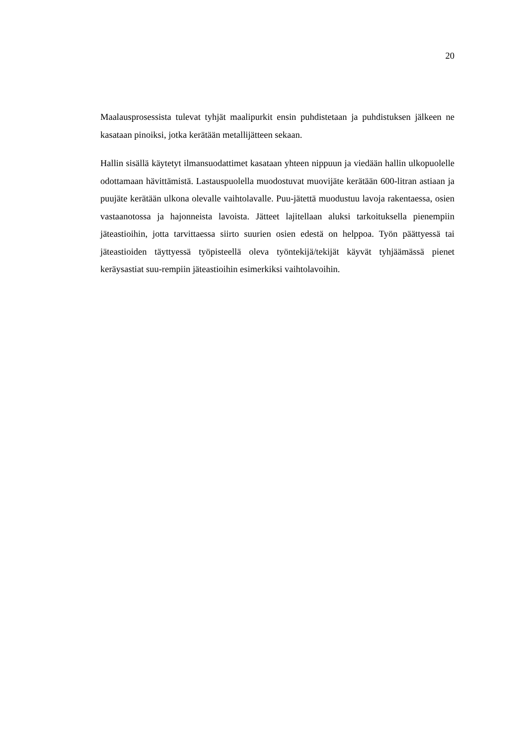20
Maalausprosessista tulevat tyhjät maalipurkit ensin puhdistetaan ja puhdistuksen jälkeen ne kasataan pinoiksi, jotka kerätään metallijätteen sekaan.
Hallin sisällä käytetyt ilmansuodattimet kasataan yhteen nippuun ja viedään hallin ulkopuolelle odottamaan hävittämistä. Lastauspuolella muodostuvat muovijäte kerätään 600-litran astiaan ja puujäte kerätään ulkona olevalle vaihtolavalle. Puu-jätettä muodustuu lavoja rakentaessa, osien vastaanotossa ja hajonneista lavoista. Jätteet lajitellaan aluksi tarkoituksella pienempiin jäteastioihin, jotta tarvittaessa siirto suurien osien edestä on helppoa. Työn päättyessä tai jäteastioiden täyttyessä työpisteellä oleva työntekijä/tekijät käyvät tyhjäämässä pienet keräysastiat suu-rempiin jäteastioihin esimerkiksi vaihtolavoihin.